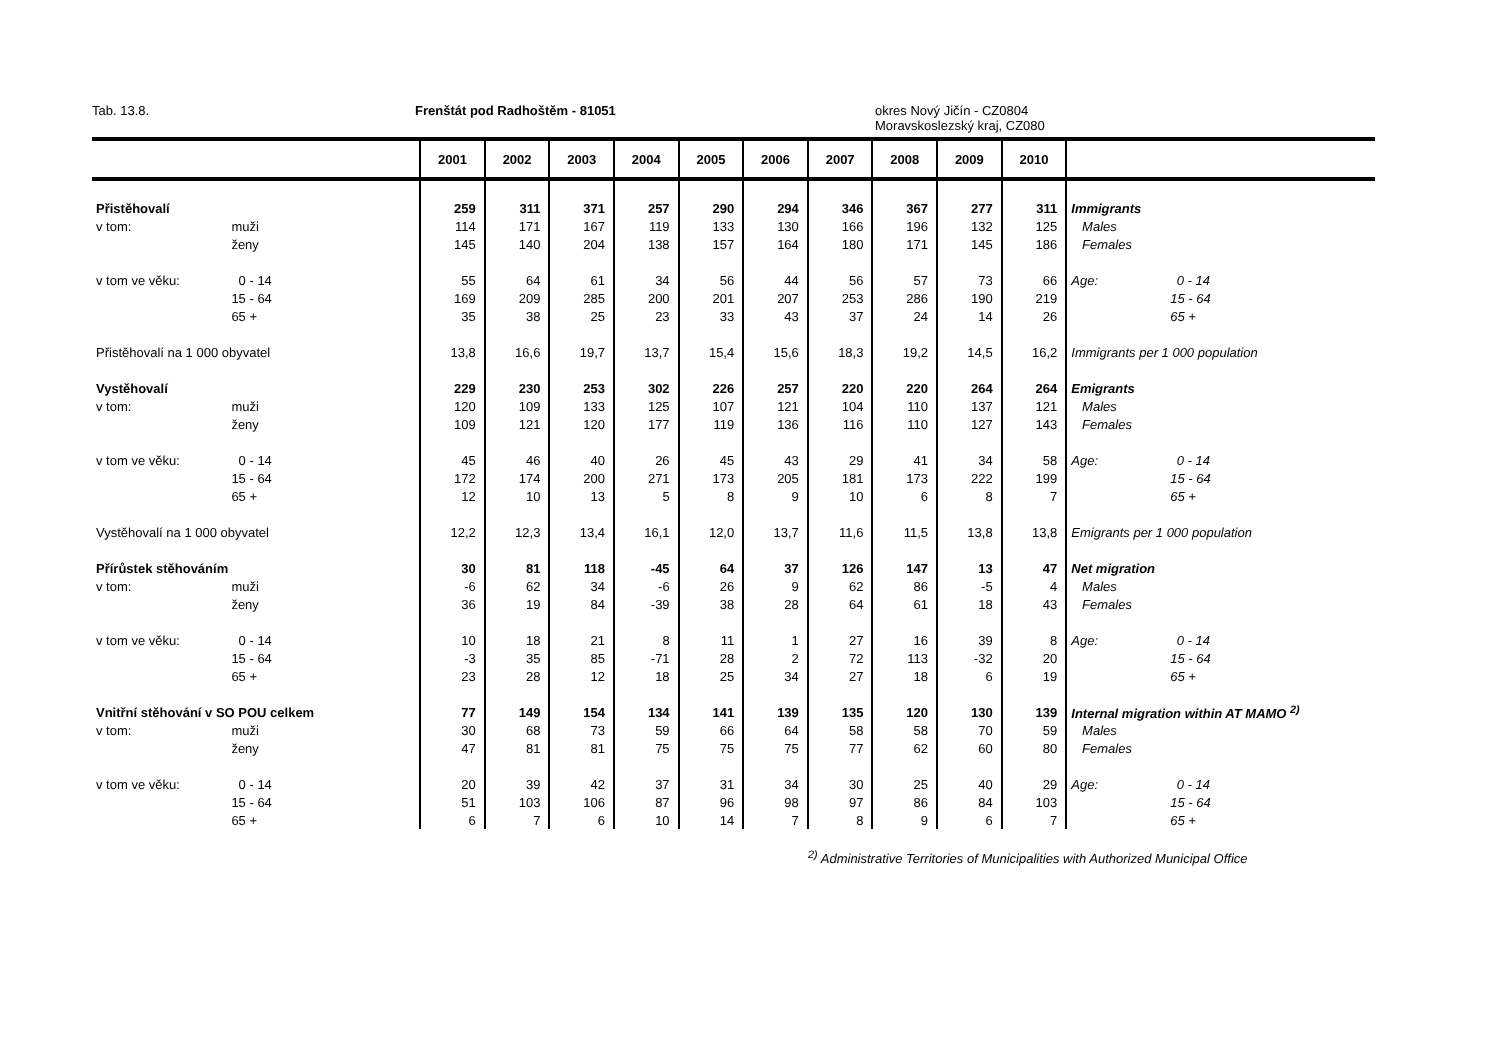Tab. 13.8. Frenštát pod Radhoštěm - 81051 okres Nový Jičín - CZ0804
Moravskoslezský kraj, CZ080
| | | 2001 | 2002 | 2003 | 2004 | 2005 | 2006 | 2007 | 2008 | 2009 | 2010 | |
| --- | --- | --- | --- | --- | --- | --- | --- | --- | --- | --- | --- | --- |
| Přistěhovalí | | 259 | 311 | 371 | 257 | 290 | 294 | 346 | 367 | 277 | 311 | Immigrants |
| v tom: | muži | 114 | 171 | 167 | 119 | 133 | 130 | 166 | 196 | 132 | 125 | Males |
| | ženy | 145 | 140 | 204 | 138 | 157 | 164 | 180 | 171 | 145 | 186 | Females |
| v tom ve věku: | 0 - 14 | 55 | 64 | 61 | 34 | 56 | 44 | 56 | 57 | 73 | 66 | Age: 0 - 14 |
| | 15 - 64 | 169 | 209 | 285 | 200 | 201 | 207 | 253 | 286 | 190 | 219 | 15 - 64 |
| | 65 + | 35 | 38 | 25 | 23 | 33 | 43 | 37 | 24 | 14 | 26 | 65 + |
| Přistěhovalí na 1 000 obyvatel | | 13,8 | 16,6 | 19,7 | 13,7 | 15,4 | 15,6 | 18,3 | 19,2 | 14,5 | 16,2 | Immigrants per 1 000 population |
| Vystěhovalí | | 229 | 230 | 253 | 302 | 226 | 257 | 220 | 220 | 264 | 264 | Emigrants |
| v tom: | muži | 120 | 109 | 133 | 125 | 107 | 121 | 104 | 110 | 137 | 121 | Males |
| | ženy | 109 | 121 | 120 | 177 | 119 | 136 | 116 | 110 | 127 | 143 | Females |
| v tom ve věku: | 0 - 14 | 45 | 46 | 40 | 26 | 45 | 43 | 29 | 41 | 34 | 58 | Age: 0 - 14 |
| | 15 - 64 | 172 | 174 | 200 | 271 | 173 | 205 | 181 | 173 | 222 | 199 | 15 - 64 |
| | 65 + | 12 | 10 | 13 | 5 | 8 | 9 | 10 | 6 | 8 | 7 | 65 + |
| Vystěhovalí na 1 000 obyvatel | | 12,2 | 12,3 | 13,4 | 16,1 | 12,0 | 13,7 | 11,6 | 11,5 | 13,8 | 13,8 | Emigrants per 1 000 population |
| Přírůstek stěhováním | | 30 | 81 | 118 | -45 | 64 | 37 | 126 | 147 | 13 | 47 | Net migration |
| v tom: | muži | -6 | 62 | 34 | -6 | 26 | 9 | 62 | 86 | -5 | 4 | Males |
| | ženy | 36 | 19 | 84 | -39 | 38 | 28 | 64 | 61 | 18 | 43 | Females |
| v tom ve věku: | 0 - 14 | 10 | 18 | 21 | 8 | 11 | 1 | 27 | 16 | 39 | 8 | Age: 0 - 14 |
| | 15 - 64 | -3 | 35 | 85 | -71 | 28 | 2 | 72 | 113 | -32 | 20 | 15 - 64 |
| | 65 + | 23 | 28 | 12 | 18 | 25 | 34 | 27 | 18 | 6 | 19 | 65 + |
| Vnitřní stěhování v SO POU celkem | | 77 | 149 | 154 | 134 | 141 | 139 | 135 | 120 | 130 | 139 | Internal migration within AT MAMO <sup>2)</sup> |
| v tom: | muži | 30 | 68 | 73 | 59 | 66 | 64 | 58 | 58 | 70 | 59 | Males |
| | ženy | 47 | 81 | 81 | 75 | 75 | 75 | 77 | 62 | 60 | 80 | Females |
| v tom ve věku: | 0 - 14 | 20 | 39 | 42 | 37 | 31 | 34 | 30 | 25 | 40 | 29 | Age: 0 - 14 |
| | 15 - 64 | 51 | 103 | 106 | 87 | 96 | 98 | 97 | 86 | 84 | 103 | 15 - 64 |
| | 65 + | 6 | 7 | 6 | 10 | 14 | 7 | 8 | 9 | 6 | 7 | 65 + |
<sup>2)</sup> Administrative Territories of Municipalities with Authorized Municipal Office